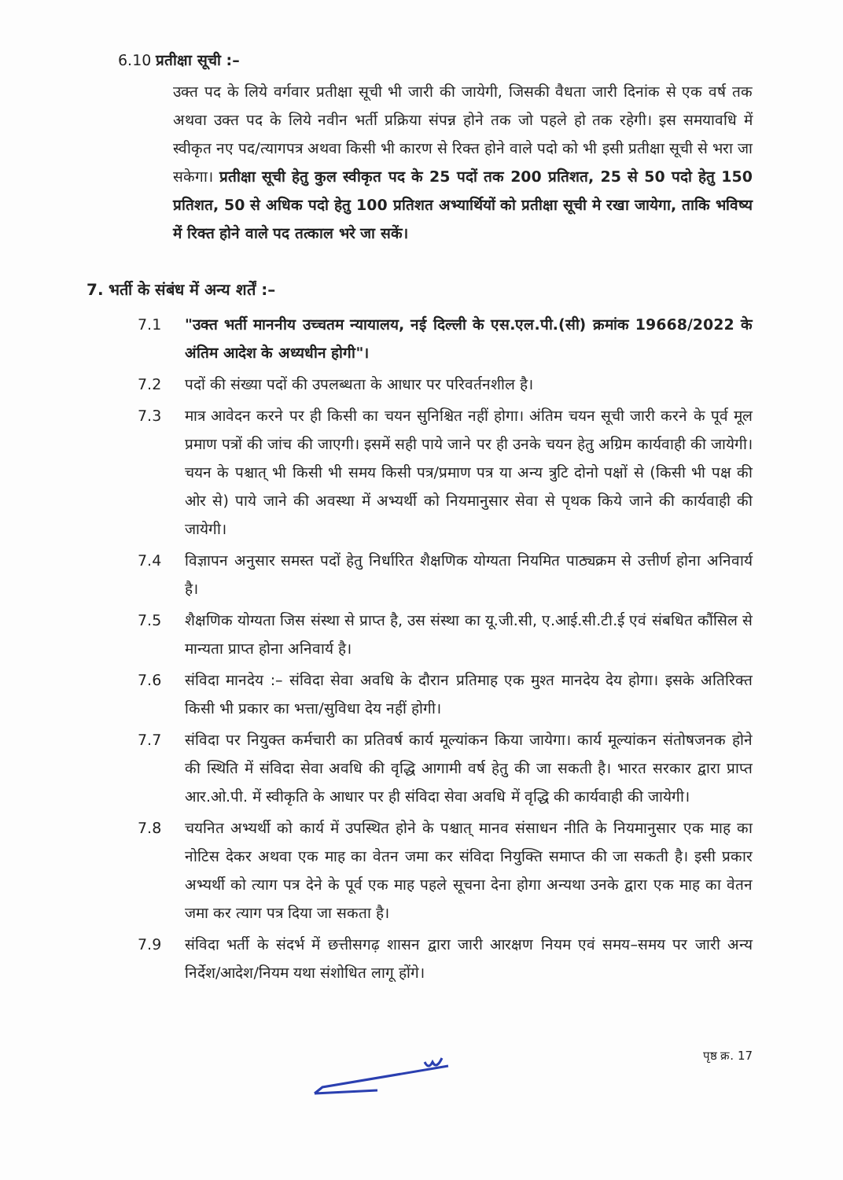6.10 प्रतीक्षा सूची :–
उक्त पद के लिये वर्गवार प्रतीक्षा सूची भी जारी की जायेगी, जिसकी वैधता जारी दिनांक से एक वर्ष तक अथवा उक्त पद के लिये नवीन भर्ती प्रक्रिया संपन्न होने तक जो पहले हो तक रहेगी। इस समयावधि में स्वीकृत नए पद/त्यागपत्र अथवा किसी भी कारण से रिक्त होने वाले पदो को भी इसी प्रतीक्षा सूची से भरा जा सकेगा। प्रतीक्षा सूची हेतु कुल स्वीकृत पद के 25 पदों तक 200 प्रतिशत, 25 से 50 पदो हेतु 150 प्रतिशत, 50 से अधिक पदो हेतु 100 प्रतिशत अभ्यार्थियों को प्रतीक्षा सूची मे रखा जायेगा, ताकि भविष्य में रिक्त होने वाले पद तत्काल भरे जा सकें।
7. भर्ती के संबंध में अन्य शर्तें :–
7.1 "उक्त भर्ती माननीय उच्चतम न्यायालय, नई दिल्ली के एस.एल.पी.(सी) क्रमांक 19668/2022 के अंतिम आदेश के अध्यधीन होगी"।
7.2 पदों की संख्या पदों की उपलब्धता के आधार पर परिवर्तनशील है।
7.3 मात्र आवेदन करने पर ही किसी का चयन सुनिश्चित नहीं होगा। अंतिम चयन सूची जारी करने के पूर्व मूल प्रमाण पत्रों की जांच की जाएगी। इसमें सही पाये जाने पर ही उनके चयन हेतु अग्रिम कार्यवाही की जायेगी। चयन के पश्चात् भी किसी भी समय किसी पत्र/प्रमाण पत्र या अन्य त्रुटि दोनो पक्षों से (किसी भी पक्ष की ओर से) पाये जाने की अवस्था में अभ्यर्थी को नियमानुसार सेवा से पृथक किये जाने की कार्यवाही की जायेगी।
7.4 विज्ञापन अनुसार समस्त पदों हेतु निर्धारित शैक्षणिक योग्यता नियमित पाठ्यक्रम से उत्तीर्ण होना अनिवार्य है।
7.5 शैक्षणिक योग्यता जिस संस्था से प्राप्त है, उस संस्था का यू.जी.सी, ए.आई.सी.टी.ई एवं संबधित कौंसिल से मान्यता प्राप्त होना अनिवार्य है।
7.6 संविदा मानदेय :– संविदा सेवा अवधि के दौरान प्रतिमाह एक मुश्त मानदेय देय होगा। इसके अतिरिक्त किसी भी प्रकार का भत्ता/सुविधा देय नहीं होगी।
7.7 संविदा पर नियुक्त कर्मचारी का प्रतिवर्ष कार्य मूल्यांकन किया जायेगा। कार्य मूल्यांकन संतोषजनक होने की स्थिति में संविदा सेवा अवधि की वृद्धि आगामी वर्ष हेतु की जा सकती है। भारत सरकार द्वारा प्राप्त आर.ओ.पी. में स्वीकृति के आधार पर ही संविदा सेवा अवधि में वृद्धि की कार्यवाही की जायेगी।
7.8 चयनित अभ्यर्थी को कार्य में उपस्थित होने के पश्चात् मानव संसाधन नीति के नियमानुसार एक माह का नोटिस देकर अथवा एक माह का वेतन जमा कर संविदा नियुक्ति समाप्त की जा सकती है। इसी प्रकार अभ्यर्थी को त्याग पत्र देने के पूर्व एक माह पहले सूचना देना होगा अन्यथा उनके द्वारा एक माह का वेतन जमा कर त्याग पत्र दिया जा सकता है।
7.9 संविदा भर्ती के संदर्भ में छत्तीसगढ़ शासन द्वारा जारी आरक्षण नियम एवं समय–समय पर जारी अन्य निर्देश/आदेश/नियम यथा संशोधित लागू होंगे।
पृष्ठ क्र. 17